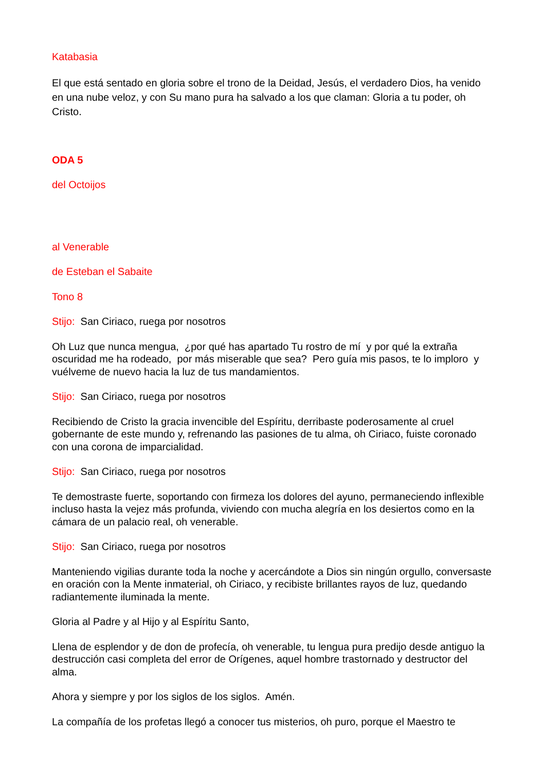Katabasia
El que está sentado en gloria sobre el trono de la Deidad, Jesús, el verdadero Dios, ha venido en una nube veloz, y con Su mano pura ha salvado a los que claman: Gloria a tu poder, oh Cristo.
ODA 5
del Octoijos
al Venerable
de Esteban el Sabaite
Tono 8
Stijo: San Ciriaco, ruega por nosotros
Oh Luz que nunca mengua, ¿por qué has apartado Tu rostro de mí y por qué la extraña oscuridad me ha rodeado, por más miserable que sea? Pero guía mis pasos, te lo imploro y vuélveme de nuevo hacia la luz de tus mandamientos.
Stijo: San Ciriaco, ruega por nosotros
Recibiendo de Cristo la gracia invencible del Espíritu, derribaste poderosamente al cruel gobernante de este mundo y, refrenando las pasiones de tu alma, oh Ciriaco, fuiste coronado con una corona de imparcialidad.
Stijo: San Ciriaco, ruega por nosotros
Te demostraste fuerte, soportando con firmeza los dolores del ayuno, permaneciendo inflexible incluso hasta la vejez más profunda, viviendo con mucha alegría en los desiertos como en la cámara de un palacio real, oh venerable.
Stijo: San Ciriaco, ruega por nosotros
Manteniendo vigilias durante toda la noche y acercándote a Dios sin ningún orgullo, conversaste en oración con la Mente inmaterial, oh Ciriaco, y recibiste brillantes rayos de luz, quedando radiantemente iluminada la mente.
Gloria al Padre y al Hijo y al Espíritu Santo,
Llena de esplendor y de don de profecía, oh venerable, tu lengua pura predijo desde antiguo la destrucción casi completa del error de Orígenes, aquel hombre trastornado y destructor del alma.
Ahora y siempre y por los siglos de los siglos. Amén.
La compañía de los profetas llegó a conocer tus misterios, oh puro, porque el Maestro te